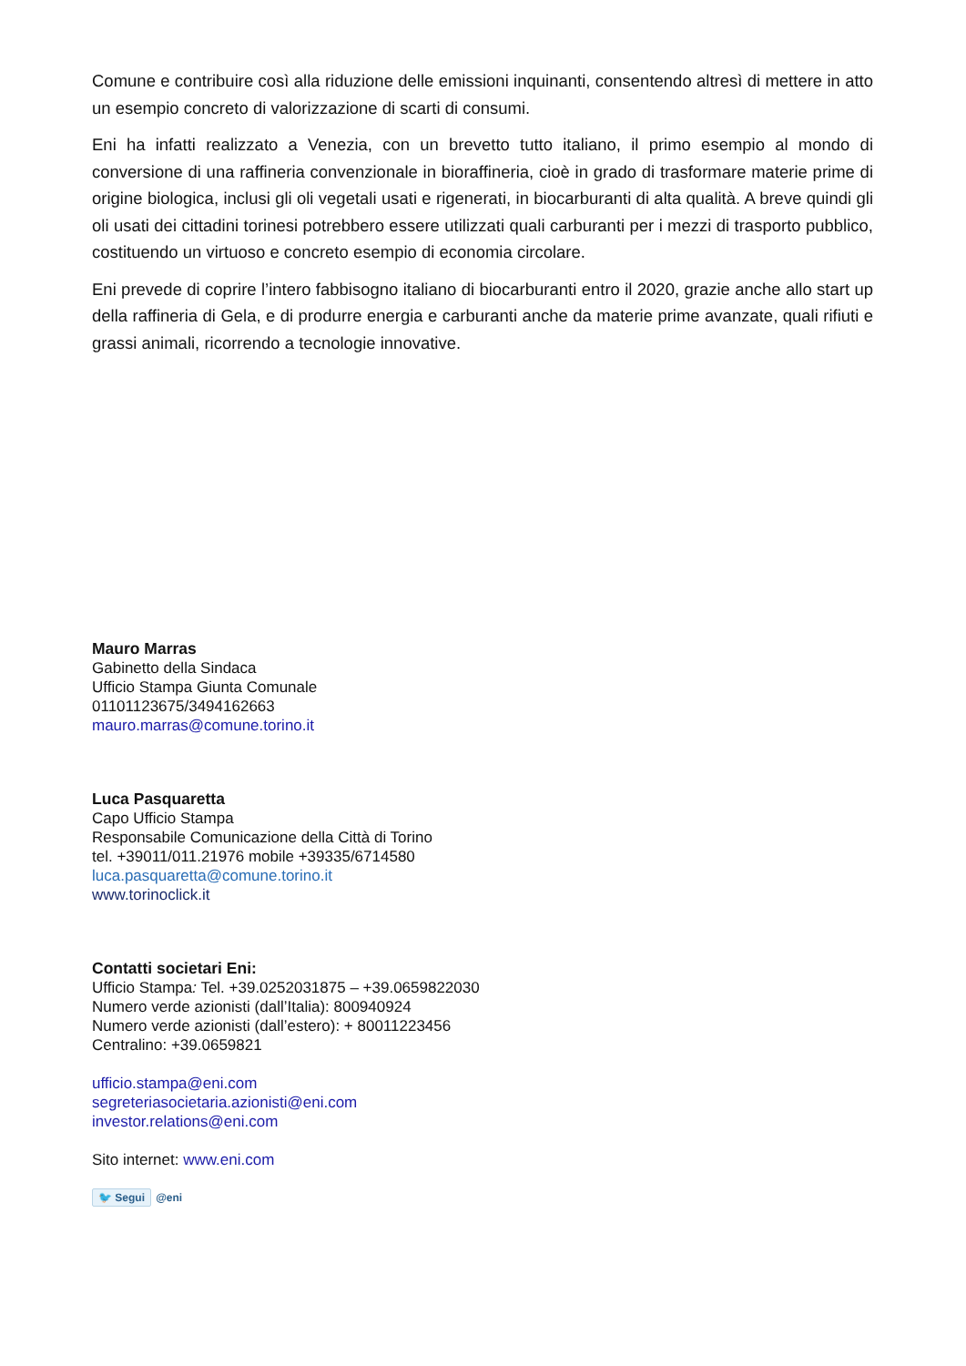Comune e contribuire così alla riduzione delle emissioni inquinanti, consentendo altresì di mettere in atto un esempio concreto di valorizzazione di scarti di consumi.
Eni ha infatti realizzato a Venezia, con un brevetto tutto italiano, il primo esempio al mondo di conversione di una raffineria convenzionale in bioraffineria, cioè in grado di trasformare materie prime di origine biologica, inclusi gli oli vegetali usati e rigenerati, in biocarburanti di alta qualità. A breve quindi gli oli usati dei cittadini torinesi potrebbero essere utilizzati quali carburanti per i mezzi di trasporto pubblico, costituendo un virtuoso e concreto esempio di economia circolare.
Eni prevede di coprire l’intero fabbisogno italiano di biocarburanti entro il 2020, grazie anche allo start up della raffineria di Gela, e di produrre energia e carburanti anche da materie prime avanzate, quali rifiuti e grassi animali, ricorrendo a tecnologie innovative.
Mauro Marras
Gabinetto della Sindaca
Ufficio Stampa Giunta Comunale
01101123675/3494162663
mauro.marras@comune.torino.it
Luca Pasquaretta
Capo Ufficio Stampa
Responsabile Comunicazione della Città di Torino
tel. +39011/011.21976 mobile +39335/6714580
luca.pasquaretta@comune.torino.it
www.torinoclick.it
Contatti societari Eni:
Ufficio Stampa: Tel. +39.0252031875 – +39.0659822030
Numero verde azionisti (dall’Italia): 800940924
Numero verde azionisti (dall’estero): + 80011223456
Centralino: +39.0659821
ufficio.stampa@eni.com
segreteriasocietaria.azionisti@eni.com
investor.relations@eni.com
Sito internet: www.eni.com
🐦 Segui @eni